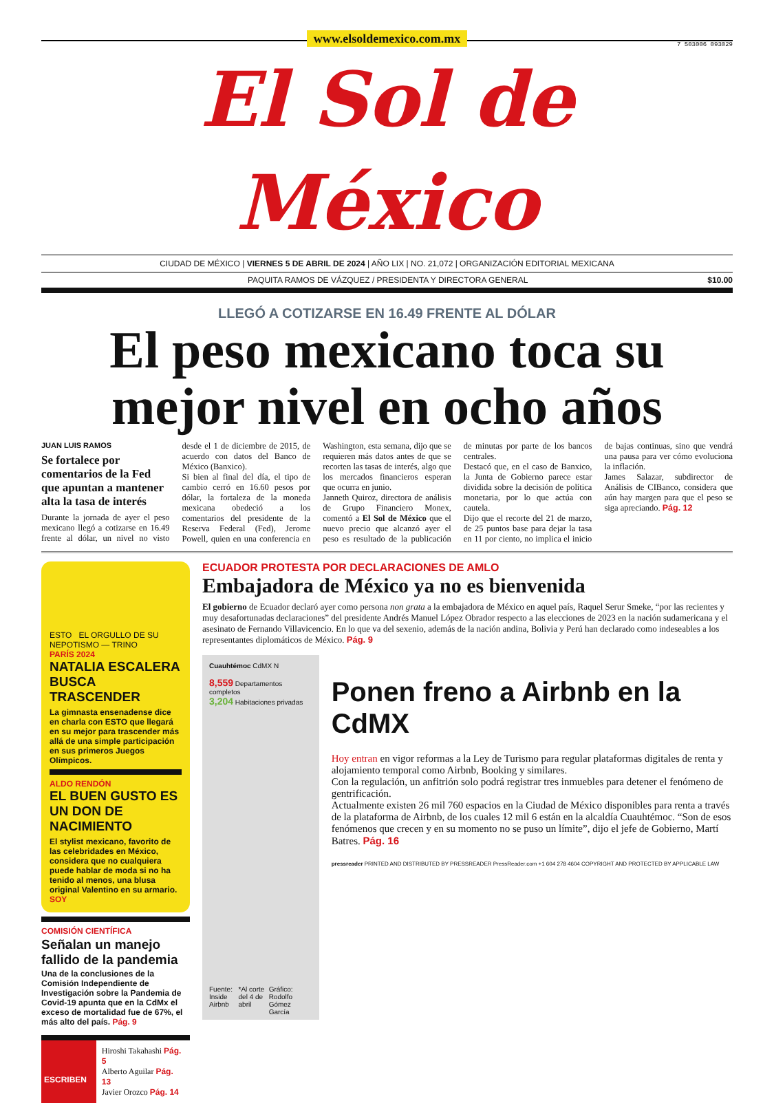www.elsoldemexico.com.mx
7 503006 093029
El Sol de México
CIUDAD DE MÉXICO | VIERNES 5 DE ABRIL DE 2024 | AÑO LIX | NO. 21,072 | ORGANIZACIÓN EDITORIAL MEXICANA
PAQUITA RAMOS DE VÁZQUEZ / PRESIDENTA Y DIRECTORA GENERAL $10.00
LLEGÓ A COTIZARSE EN 16.49 FRENTE AL DÓLAR
El peso mexicano toca su mejor nivel en ocho años
JUAN LUIS RAMOS
Se fortalece por comentarios de la Fed que apuntan a mantener alta la tasa de interés
Durante la jornada de ayer el peso mexicano llegó a cotizarse en 16.49 frente al dólar, un nivel no visto desde el 1 de diciembre de 2015, de acuerdo con datos del Banco de México (Banxico).
Si bien al final del día, el tipo de cambio cerró en 16.60 pesos por dólar, la fortaleza de la moneda mexicana obedeció a los comentarios del presidente de la Reserva Federal (Fed), Jerome Powell, quien en una conferencia en Washington, esta semana, dijo que se requieren más datos antes de que se recorten las tasas de interés, algo que los mercados financieros esperan que ocurra en junio.
Janneth Quiroz, directora de análisis de Grupo Financiero Monex, comentó a El Sol de México que el nuevo precio que alcanzó ayer el peso es resultado de la publicación de minutas por parte de los bancos centrales.
Destacó que, en el caso de Banxico, la Junta de Gobierno parece estar dividida sobre la decisión de política monetaria, por lo que actúa con cautela.
Dijo que el recorte del 21 de marzo, de 25 puntos base para dejar la tasa en 11 por ciento, no implica el inicio de bajas continuas, sino que vendrá una pausa para ver cómo evoluciona la inflación.
James Salazar, subdirector de Análisis de CIBanco, considera que aún hay margen para que el peso se siga apreciando. Pág. 12
ESTO EL ORGULLO DE SU NEPOTISMO — TRINO
PARÍS 2024
NATALIA ESCALERA BUSCA TRASCENDER
La gimnasta ensenadense dice en charla con ESTO que llegará en su mejor para trascender más allá de una simple participación en sus primeros Juegos Olímpicos.
ALDO RENDÓN
EL BUEN GUSTO ES UN DON DE NACIMIENTO
El stylist mexicano, favorito de las celebridades en México, considera que no cualquiera puede hablar de moda si no ha tenido al menos, una blusa original Valentino en su armario. SOY
COMISIÓN CIENTÍFICA
Señalan un manejo fallido de la pandemia
Una de la conclusiones de la Comisión Independiente de Investigación sobre la Pandemia de Covid-19 apunta que en la CdMx el exceso de mortalidad fue de 67%, el más alto del país. Pág. 9
ESCRIBEN
Hiroshi Takahashi Pág. 5
Alberto Aguilar Pág. 13
Javier Orozco Pág. 14
ECUADOR PROTESTA POR DECLARACIONES DE AMLO
Embajadora de México ya no es bienvenida
El gobierno de Ecuador declaró ayer como persona non grata a la embajadora de México en aquel país, Raquel Serur Smeke, “por las recientes y muy desafortunadas declaraciones” del presidente Andrés Manuel López Obrador respecto a las elecciones de 2023 en la nación sudamericana y el asesinato de Fernando Villavicencio. En lo que va del sexenio, además de la nación andina, Bolivia y Perú han declarado como indeseables a los representantes diplomáticos de México. Pág. 9
Cuauhtémoc CdMX N
8,559 Departamentos completos
3,204 Habitaciones privadas
Fuente: Inside Airbnb *Al corte del 4 de abril Gráfico: Rodolfo Gómez García
Ponen freno a Airbnb en la CdMX
Hoy entran en vigor reformas a la Ley de Turismo para regular plataformas digitales de renta y alojamiento temporal como Airbnb, Booking y similares.
Con la regulación, un anfitrión solo podrá registrar tres inmuebles para detener el fenómeno de gentrificación.
Actualmente existen 26 mil 760 espacios en la Ciudad de México disponibles para renta a través de la plataforma de Airbnb, de los cuales 12 mil 6 están en la alcaldía Cuauhtémoc. “Son de esos fenómenos que crecen y en su momento no se puso un límite”, dijo el jefe de Gobierno, Martí Batres. Pág. 16
pressreader PRINTED AND DISTRIBUTED BY PRESSREADER PressReader.com +1 604 278 4604 COPYRIGHT AND PROTECTED BY APPLICABLE LAW